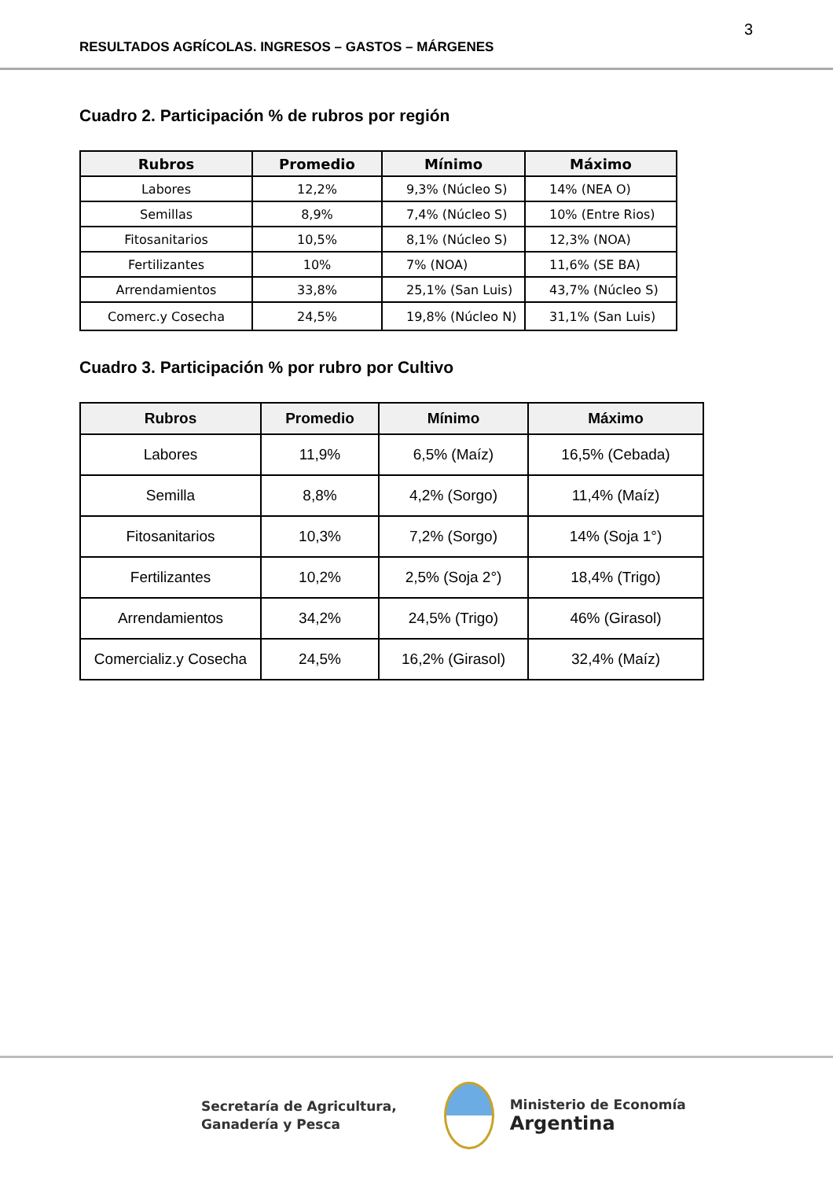3
RESULTADOS AGRÍCOLAS. INGRESOS – GASTOS – MÁRGENES
Cuadro 2. Participación % de rubros por región
| Rubros | Promedio | Mínimo | Máximo |
| --- | --- | --- | --- |
| Labores | 12,2% | 9,3% (Núcleo S) | 14% (NEA O) |
| Semillas | 8,9% | 7,4% (Núcleo S) | 10% (Entre Rios) |
| Fitosanitarios | 10,5% | 8,1% (Núcleo S) | 12,3% (NOA) |
| Fertilizantes | 10% | 7% (NOA) | 11,6% (SE BA) |
| Arrendamientos | 33,8% | 25,1% (San Luis) | 43,7% (Núcleo S) |
| Comerc.y Cosecha | 24,5% | 19,8% (Núcleo N) | 31,1% (San Luis) |
Cuadro 3. Participación % por rubro por Cultivo
| Rubros | Promedio | Mínimo | Máximo |
| --- | --- | --- | --- |
| Labores | 11,9% | 6,5% (Maíz) | 16,5% (Cebada) |
| Semilla | 8,8% | 4,2% (Sorgo) | 11,4% (Maíz) |
| Fitosanitarios | 10,3% | 7,2% (Sorgo) | 14% (Soja 1°) |
| Fertilizantes | 10,2% | 2,5% (Soja 2°) | 18,4% (Trigo) |
| Arrendamientos | 34,2% | 24,5% (Trigo) | 46% (Girasol) |
| Comercializ.y Cosecha | 24,5% | 16,2% (Girasol) | 32,4% (Maíz) |
Secretaría de Agricultura,
Ganadería y Pesca
Ministerio de Economía
Argentina